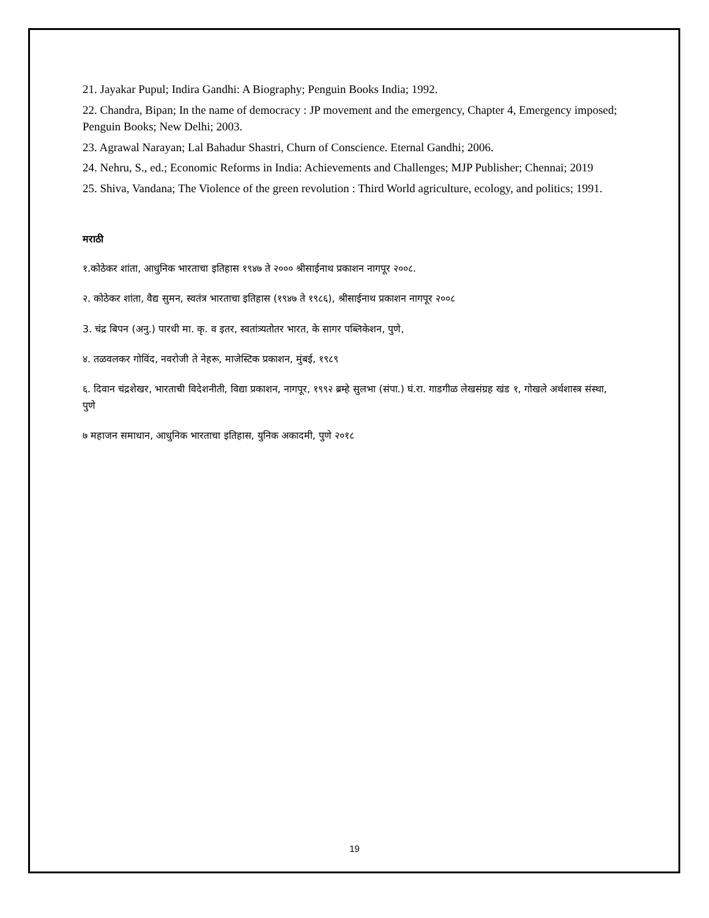21. Jayakar Pupul; Indira Gandhi: A Biography; Penguin Books India; 1992.
22. Chandra, Bipan; In the name of democracy : JP movement and the emergency, Chapter 4, Emergency imposed; Penguin Books; New Delhi; 2003.
23. Agrawal Narayan; Lal Bahadur Shastri, Churn of Conscience. Eternal Gandhi; 2006.
24. Nehru, S., ed.; Economic Reforms in India: Achievements and Challenges; MJP Publisher; Chennai; 2019
25. Shiva, Vandana; The Violence of the green revolution : Third World agriculture, ecology, and politics; 1991.
मराठी
१.कोठेकर शांता, आधुनिक भारताचा इतिहास १९४७ ते २००० श्रीसाईनाथ प्रकाशन नागपूर २००८.
२. कोठेकर शांता, वैद्य सुमन, स्वतंत्र भारताचा इतिहास (१९४७ ते १९८६), श्रीसाईनाथ प्रकाशन नागपूर २००८
3. चंद्र बिपन (अनु.) पारधी मा. कृ. व इतर, स्वतांत्र्यतोतर भारत, के सागर पब्लिकेशन, पुणे,
४. तळवलकर गोविंद, नवरोजी ते नेहरू, माजेस्टिक प्रकाशन, मुंबई, १९८९
६. दिवान चंद्रशेखर, भारताची विदेशनीती, विद्या प्रकाशन, नागपूर, १९९२ ब्रम्हे सुलभा (संपा.) घं.रा. गाडगीळ लेखसंग्रह खंड १, गोखले अर्थशास्त्र संस्था, पुणे
७ महाजन समाधान, आधुनिक भारताचा इतिहास, युनिक अकादमी, पुणे २०१८
19